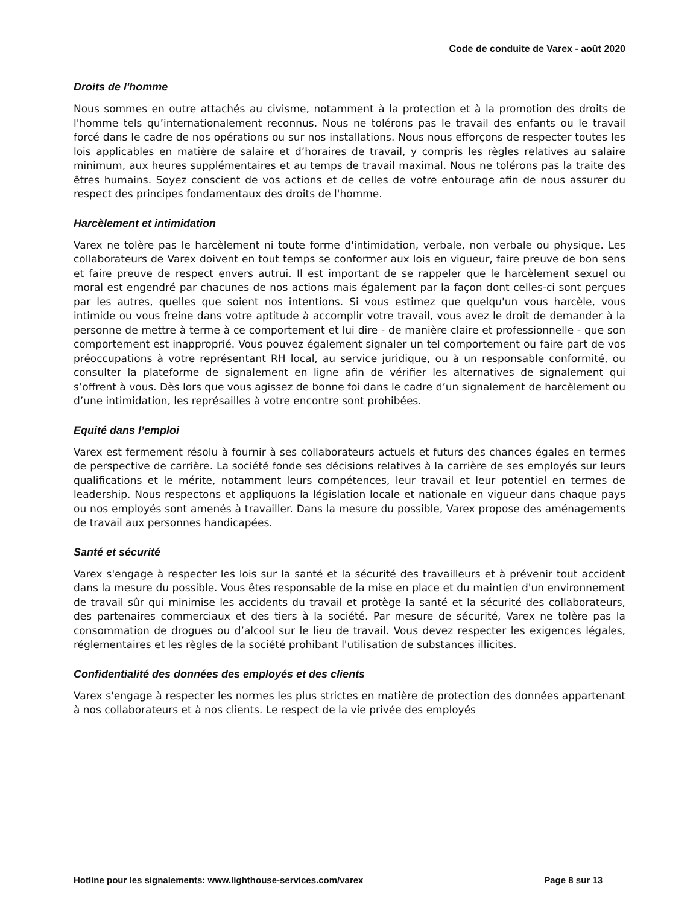Code de conduite de Varex - août 2020
Droits de l'homme
Nous sommes en outre attachés au civisme, notamment à la protection et à la promotion des droits de l'homme tels qu’internationalement reconnus. Nous ne tolérons pas le travail des enfants ou le travail forcé dans le cadre de nos opérations ou sur nos installations. Nous nous efforçons de respecter toutes les lois applicables en matière de salaire et d’horaires de travail, y compris les règles relatives au salaire minimum, aux heures supplémentaires et au temps de travail maximal. Nous ne tolérons pas la traite des êtres humains. Soyez conscient de vos actions et de celles de votre entourage afin de nous assurer du respect des principes fondamentaux des droits de l'homme.
Harcèlement et intimidation
Varex ne tolère pas le harcèlement ni toute forme d'intimidation, verbale, non verbale ou physique. Les collaborateurs de Varex doivent en tout temps se conformer aux lois en vigueur, faire preuve de bon sens et faire preuve de respect envers autrui. Il est important de se rappeler que le harcèlement sexuel ou moral est engendré par chacunes de nos actions mais également par la façon dont celles-ci sont perçues par les autres, quelles que soient nos intentions. Si vous estimez que quelqu'un vous harcèle, vous intimide ou vous freine dans votre aptitude à accomplir votre travail, vous avez le droit de demander à la personne de mettre à terme à ce comportement et lui dire - de manière claire et professionnelle - que son comportement est inapproprié. Vous pouvez également signaler un tel comportement ou faire part de vos préoccupations à votre représentant RH local, au service juridique, ou à un responsable conformité, ou consulter la plateforme de signalement en ligne afin de vérifier les alternatives de signalement qui s’offrent à vous. Dès lors que vous agissez de bonne foi dans le cadre d’un signalement de harcèlement ou d’une intimidation, les représailles à votre encontre sont prohibées.
Equité dans l’emploi
Varex est fermement résolu à fournir à ses collaborateurs actuels et futurs des chances égales en termes de perspective de carrière. La société fonde ses décisions relatives à la carrière de ses employés sur leurs qualifications et le mérite, notamment leurs compétences, leur travail et leur potentiel en termes de leadership. Nous respectons et appliquons la législation locale et nationale en vigueur dans chaque pays ou nos employés sont amenés à travailler. Dans la mesure du possible, Varex propose des aménagements de travail aux personnes handicapées.
Santé et sécurité
Varex s'engage à respecter les lois sur la santé et la sécurité des travailleurs et à prévenir tout accident dans la mesure du possible. Vous êtes responsable de la mise en place et du maintien d'un environnement de travail sûr qui minimise les accidents du travail et protège la santé et la sécurité des collaborateurs, des partenaires commerciaux et des tiers à la société. Par mesure de sécurité, Varex ne tolère pas la consommation de drogues ou d’alcool sur le lieu de travail. Vous devez respecter les exigences légales, réglementaires et les règles de la société prohibant l'utilisation de substances illicites.
Confidentialité des données des employés et des clients
Varex s'engage à respecter les normes les plus strictes en matière de protection des données appartenant à nos collaborateurs et à nos clients. Le respect de la vie privée des employés
Hotline pour les signalements: www.lighthouse-services.com/varex Page 8 sur 13